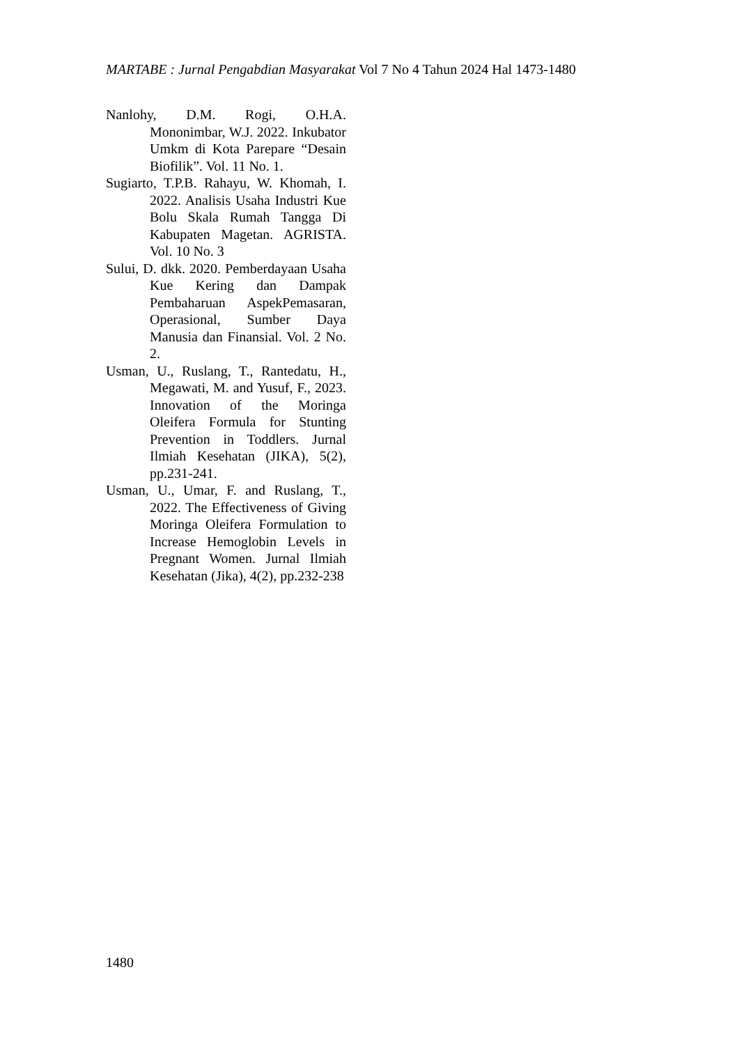MARTABE : Jurnal Pengabdian Masyarakat Vol 7 No 4 Tahun 2024 Hal 1473-1480
Nanlohy, D.M. Rogi, O.H.A. Mononimbar, W.J. 2022. Inkubator Umkm di Kota Parepare “Desain Biofilik”. Vol. 11 No. 1.
Sugiarto, T.P.B. Rahayu, W. Khomah, I. 2022. Analisis Usaha Industri Kue Bolu Skala Rumah Tangga Di Kabupaten Magetan. AGRISTA. Vol. 10 No. 3
Sului, D. dkk. 2020. Pemberdayaan Usaha Kue Kering dan Dampak Pembaharuan AspekPemasaran, Operasional, Sumber Daya Manusia dan Finansial. Vol. 2 No. 2.
Usman, U., Ruslang, T., Rantedatu, H., Megawati, M. and Yusuf, F., 2023. Innovation of the Moringa Oleifera Formula for Stunting Prevention in Toddlers. Jurnal Ilmiah Kesehatan (JIKA), 5(2), pp.231-241.
Usman, U., Umar, F. and Ruslang, T., 2022. The Effectiveness of Giving Moringa Oleifera Formulation to Increase Hemoglobin Levels in Pregnant Women. Jurnal Ilmiah Kesehatan (Jika), 4(2), pp.232-238
1480